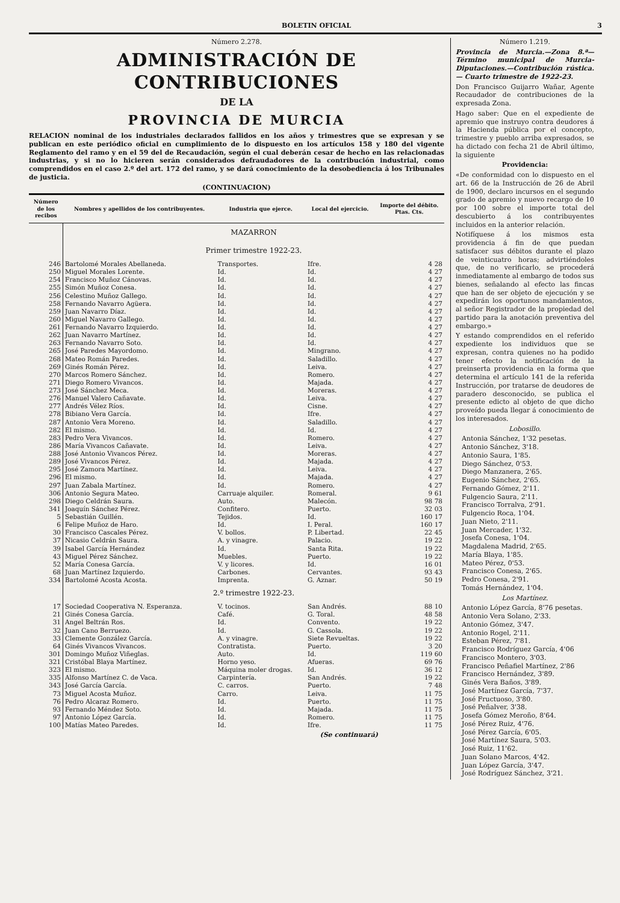BOLETIN OFICIAL 3
Número 2.278.
ADMINISTRACIÓN DE CONTRIBUCIONES
DE LA
PROVINCIA DE MURCIA
RELACION nominal de los industriales declarados fallidos en los años y trimestres que se expresan y se publican en este periódico oficial en cumplimiento de lo dispuesto en los artículos 158 y 180 del vigente Reglamento del ramo y en el 59 del de Recaudación, según el cual deberán cesar de hecho en las relacionadas industrias, y si no lo hicieren serán considerados defraudadores de la contribución industrial, como comprendidos en el caso 2.º del art. 172 del ramo, y se dará conocimiento de la desobediencia á los Tribunales de justicia.
(CONTINUACION)
| Número de los recibos | Nombres y apellidos de los contribuyentes. | Industria que ejerce. | Local del ejercicio. | Importe del débito. Ptas. Cts. |
| --- | --- | --- | --- | --- |
| | MAZARRON Primer trimestre 1922-23. | | | |
| 246 | Bartolomé Morales Abellaneda. | Transportes. | Ifre. | 4 28 |
| 250 | Miguel Morales Lorente. | Id. | Id. | 4 27 |
| 254 | Francisco Muñoz Cánovas. | Id. | Id. | 4 27 |
| 255 | Simón Muñoz Conesa. | Id. | Id. | 4 27 |
| 256 | Celestino Muñoz Gallego. | Id. | Id. | 4 27 |
| 258 | Fernando Navarro Agüera. | Id. | Id. | 4 27 |
| 259 | Juan Navarro Díaz. | Id. | Id. | 4 27 |
| 260 | Miguel Navarro Gallego. | Id. | Id. | 4 27 |
| 261 | Fernando Navarro Izquierdo. | Id. | Id. | 4 27 |
| 262 | Juan Navarro Martínez. | Id. | Id. | 4 27 |
| 263 | Fernando Navarro Soto. | Id. | Id. | 4 27 |
| 265 | José Paredes Mayordomo. | Id. | Mingrano. | 4 27 |
| 268 | Mateo Román Paredes. | Id. | Saladillo. | 4 27 |
| 269 | Ginés Román Pérez. | Id. | Leiva. | 4 27 |
| 270 | Marcos Romero Sánchez. | Id. | Romero. | 4 27 |
| 271 | Diego Romero Vivancos. | Id. | Majada. | 4 27 |
| 273 | José Sánchez Meca. | Id. | Moreras. | 4 27 |
| 276 | Manuel Valero Cañavate. | Id. | Leiva. | 4 27 |
| 277 | Andrés Vélez Ríos. | Id. | Cisne. | 4 27 |
| 278 | Bibiano Vera García. | Id. | Ifre. | 4 27 |
| 287 | Antonio Vera Moreno. | Id. | Saladillo. | 4 27 |
| 282 | El mismo. | Id. | Id. | 4 27 |
| 283 | Pedro Vera Vivancos. | Id. | Romero. | 4 27 |
| 286 | María Vivancos Cañavate. | Id. | Leiva. | 4 27 |
| 288 | José Antonio Vivancos Pérez. | Id. | Moreras. | 4 27 |
| 289 | José Vivancos Pérez. | Id. | Majada. | 4 27 |
| 295 | José Zamora Martínez. | Id. | Leiva. | 4 27 |
| 296 | El mismo. | Id. | Majada. | 4 27 |
| 297 | Juan Zabala Martínez. | Id. | Romero. | 4 27 |
| 306 | Antonio Segura Mateo. | Carruaje alquiler. | Romeral. | 9 61 |
| 298 | Diego Celdrán Saura. | Auto. | Malecón. | 98 78 |
| 341 | Joaquín Sánchez Pérez. | Confitero. | Puerto. | 32 03 |
| 5 | Sebastián Guillén. | Tejidos. | Id. | 160 17 |
| 6 | Felipe Muñoz de Haro. | Id. | I. Peral. | 160 17 |
| 30 | Francisco Cascales Pérez. | V. bollos. | P. Libertad. | 22 45 |
| 37 | Nicasio Celdrán Saura. | A. y vinagre. | Palacio. | 19 22 |
| 39 | Isabel García Hernández | Id. | Santa Rita. | 19 22 |
| 43 | Miguel Pérez Sánchez. | Muebles. | Puerto. | 19 22 |
| 52 | María Conesa García. | V. y licores. | Id. | 16 01 |
| 68 | Juan Martínez Izquierdo. | Carbones. | Cervantes. | 93 43 |
| 334 | Bartolomé Acosta Acosta. | Imprenta. | G. Aznar. | 50 19 |
| | 2.º trimestre 1922-23. | | | |
| 17 | Sociedad Cooperativa N. Esperanza. | V. tocinos. | San Andrés. | 88 10 |
| 21 | Ginés Conesa García. | Café. | G. Toral. | 48 58 |
| 31 | Angel Beltrán Ros. | Id. | Convento. | 19 22 |
| 32 | Juan Cano Berruezo. | Id. | G. Cassola. | 19 22 |
| 33 | Clemente González García. | A. y vinagre. | Siete Revueltas. | 19 22 |
| 64 | Ginés Vivancos Vivancos. | Contratista. | Puerto. | 3 20 |
| 301 | Domingo Muñoz Viñeglas. | Auto. | Id. | 119 60 |
| 321 | Cristóbal Blaya Martínez. | Horno yeso. | Afueras. | 69 76 |
| 323 | El mismo. | Máquina moler drogas. | Id. | 36 12 |
| 335 | Alfonso Martínez C. de Vaca. | Carpintería. | San Andrés. | 19 22 |
| 343 | José García García. | C. carros. | Puerto. | 7 48 |
| 73 | Miguel Acosta Muñoz. | Carro. | Leiva. | 11 75 |
| 76 | Pedro Alcaraz Romero. | Id. | Puerto. | 11 75 |
| 93 | Fernando Méndez Soto. | Id. | Majada. | 11 75 |
| 97 | Antonio López García. | Id. | Romero. | 11 75 |
| 100 | Matías Mateo Paredes. | Id. | Ifre. | 11 75 |
(Se continuará)
Número 1.219.
Provincia de Murcia.—Zona 8.ª—Término municipal de Murcia-Diputaciones.—Contribución rústica. — Cuarto trimestre de 1922-23.
Don Francisco Guijarro Wañar, Agente Recaudador de contribuciones de la expresada Zona.
Hago saber: Que en el expediente de apremio que instruyo contra deudores á la Hacienda pública por el concepto, trimestre y pueblo arriba expresados, se ha dictado con fecha 21 de Abril último, la siguiente
Providencia:
«De conformidad con lo dispuesto en el art. 66 de la Instrucción de 26 de Abril de 1900, declaro incursos en el segundo grado de apremio y nuevo recargo de 10 por 100 sobre el importe total del descubierto á los contribuyentes incluidos en la anterior relación.
Notifíquese á los mismos esta providencia á fin de que puedan satisfacer sus débitos durante el plazo de veinticuatro horas; advirtiéndoles que, de no verificarlo, se procederá inmediatamente al embargo de todos sus bienes, señalando al efecto las fincas que han de ser objeto de ejecución y se expedirán los oportunos mandamientos, al señor Registrador de la propiedad del partido para la anotación preventiva del embargo.»
Y estando comprendidos en el referido expediente los individuos que se expresan, contra quienes no ha podido tener efecto la notificación de la preinserta providencia en la forma que determina el artículo 141 de la referida Instrucción, por tratarse de deudores de paradero desconocido, se publica el presente edicto al objeto de que dicho proveído pueda llegar á conocimiento de los interesados.
Lobosillo.
Antonia Sánchez, 1'32 pesetas.
Antonio Sánchez, 3'18.
Antonio Saura, 1'85.
Diego Sánchez, 0'53.
Diego Manzanera, 2'65.
Eugenio Sánchez, 2'65.
Fernando Gómez, 2'11.
Fulgencio Saura, 2'11.
Francisco Torralva, 2'91.
Fulgencio Roca, 1'04.
Juan Nieto, 2'11.
Juan Mercader, 1'32.
Josefa Conesa, 1'04.
Magdalena Madrid, 2'65.
María Blaya, 1'85.
Mateo Pérez, 0'53.
Francisco Conesa, 2'65.
Pedro Conesa, 2'91.
Tomás Hernández, 1'04.
Los Martínez.
Antonio López García, 8'76 pesetas.
Antonio Vera Solano, 2'33.
Antonio Gómez, 3'47.
Antonio Rogel, 2'11.
Esteban Pérez, 7'81.
Francisco Rodríguez García, 4'06
Francisco Montero, 3'03.
Francisco Peñafiel Martínez, 2'86
Francisco Hernández, 3'89.
Ginés Vera Baños, 3'89.
José Martínez García, 7'37.
José Fructuoso, 3'80.
José Peñalver, 3'38.
Josefa Gómez Meroño, 8'64.
José Pérez Ruiz, 4'76.
José Pérez García, 6'05.
José Martínez Saura, 5'03.
José Ruiz, 11'62.
Juan Solano Marcos, 4'42.
Juan López García, 3'47.
José Rodríguez Sánchez, 3'21.